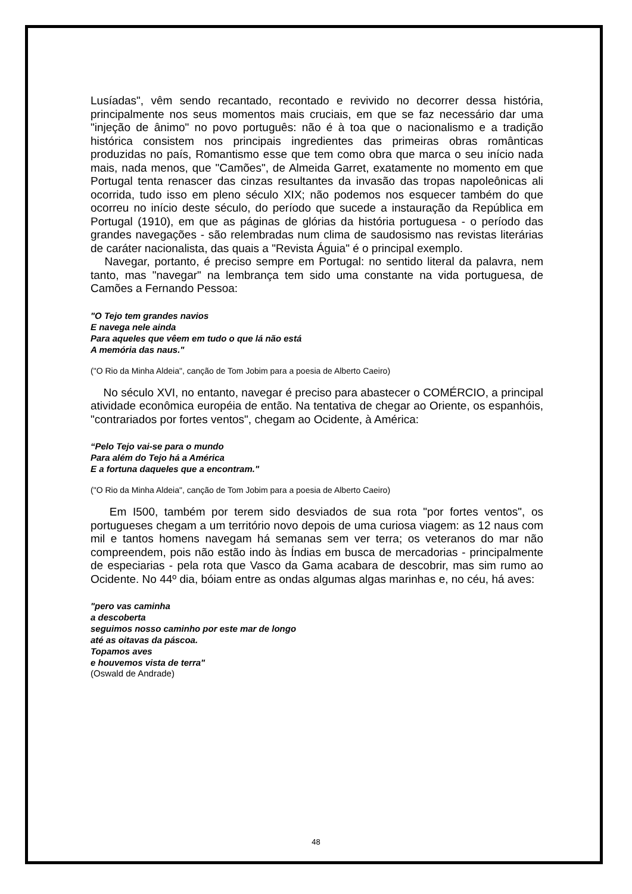Lusíadas", vêm sendo recantado, recontado e revivido no decorrer dessa história, principalmente nos seus momentos mais cruciais, em que se faz necessário dar uma "injeção de ânimo" no povo português: não é à toa que o nacionalismo e a tradição histórica consistem nos principais ingredientes das primeiras obras românticas produzidas no país, Romantismo esse que tem como obra que marca o seu início nada mais, nada menos, que "Camões", de Almeida Garret, exatamente no momento em que Portugal tenta renascer das cinzas resultantes da invasão das tropas napoleônicas ali ocorrida, tudo isso em pleno século XIX; não podemos nos esquecer também do que ocorreu no início deste século, do período que sucede a instauração da República em Portugal (1910), em que as páginas de glórias da história portuguesa - o período das grandes navegações - são relembradas num clima de saudosismo nas revistas literárias de caráter nacionalista, das quais a "Revista Águia" é o principal exemplo.
Navegar, portanto, é preciso sempre em Portugal: no sentido literal da palavra, nem tanto, mas "navegar" na lembrança tem sido uma constante na vida portuguesa, de Camões a Fernando Pessoa:
"O Tejo tem grandes navios
E navega nele ainda
Para aqueles que vêem em tudo o que lá não está
A memória das naus."
("O Rio da Minha Aldeia", canção de Tom Jobim para a poesia de Alberto Caeiro)
No século XVI, no entanto, navegar é preciso para abastecer o COMÉRCIO, a principal atividade econômica européia de então. Na tentativa de chegar ao Oriente, os espanhóis, "contrariados por fortes ventos", chegam ao Ocidente, à América:
“Pelo Tejo vai-se para o mundo
Para além do Tejo há a América
E a fortuna daqueles que a encontram."
("O Rio da Minha Aldeia", canção de Tom Jobim para a poesia de Alberto Caeiro)
Em I500, também por terem sido desviados de sua rota "por fortes ventos", os portugueses chegam a um território novo depois de uma curiosa viagem: as 12 naus com mil e tantos homens navegam há semanas sem ver terra; os veteranos do mar não compreendem, pois não estão indo às Índias em busca de mercadorias - principalmente de especiarias - pela rota que Vasco da Gama acabara de descobrir, mas sim rumo ao Ocidente. No 44º dia, bóiam entre as ondas algumas algas marinhas e, no céu, há aves:
"pero vas caminha
a descoberta
seguimos nosso caminho por este mar de longo
até as oitavas da páscoa.
Topamos aves
e houvemos vista de terra"
(Oswald de Andrade)
48